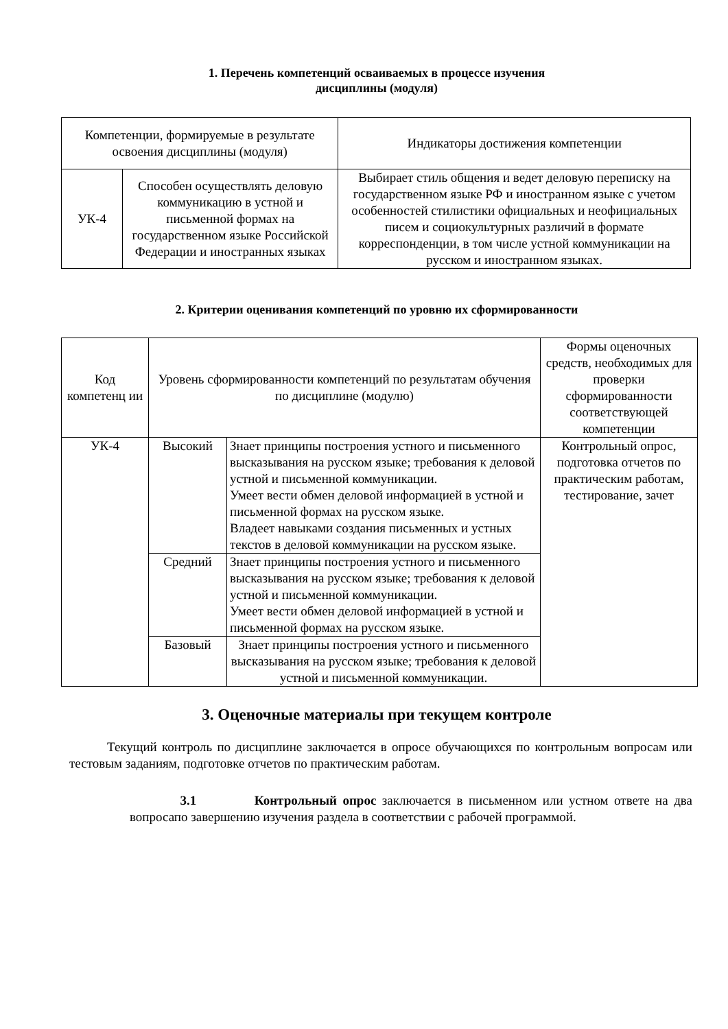1. Перечень компетенций осваиваемых в процессе изучения
дисциплины (модуля)
| Компетенции, формируемые в результате освоения дисциплины (модуля) | | Индикаторы достижения компетенции |
| --- | --- | --- |
| УК-4 | Способен осуществлять деловую коммуникацию в устной и письменной формах на государственном языке Российской Федерации и иностранных языках | Выбирает стиль общения и ведет деловую переписку на государственном языке РФ и иностранном языке с учетом особенностей стилистики официальных и неофициальных писем и социокультурных различий в формате корреспонденции, в том числе устной коммуникации на русском и иностранном языках. |
2. Критерии оценивания компетенций по уровню их сформированности
| Код компетенц ии | Уровень сформированности компетенций по результатам обучения по дисциплине (модулю) | | Формы оценочных средств, необходимых для проверки сформированности соответствующей компетенции |
| --- | --- | --- | --- |
| УК-4 | Высокий | Знает принципы построения устного и письменного высказывания на русском языке; требования к деловой устной и письменной коммуникации. Умеет вести обмен деловой информацией в устной и письменной формах на русском языке. Владеет навыками создания письменных и устных текстов в деловой коммуникации на русском языке. | Контрольный опрос, подготовка отчетов по практическим работам, тестирование, зачет |
| | Средний | Знает принципы построения устного и письменного высказывания на русском языке; требования к деловой устной и письменной коммуникации. Умеет вести обмен деловой информацией в устной и письменной формах на русском языке. | |
| | Базовый | Знает принципы построения устного и письменного высказывания на русском языке; требования к деловой устной и письменной коммуникации. | |
3. Оценочные материалы при текущем контроле
Текущий контроль по дисциплине заключается в опросе обучающихся по контрольным вопросам или тестовым заданиям, подготовке отчетов по практическим работам.
3.1 Контрольный опрос заключается в письменном или устном ответе на два вопросапо завершению изучения раздела в соответствии с рабочей программой.